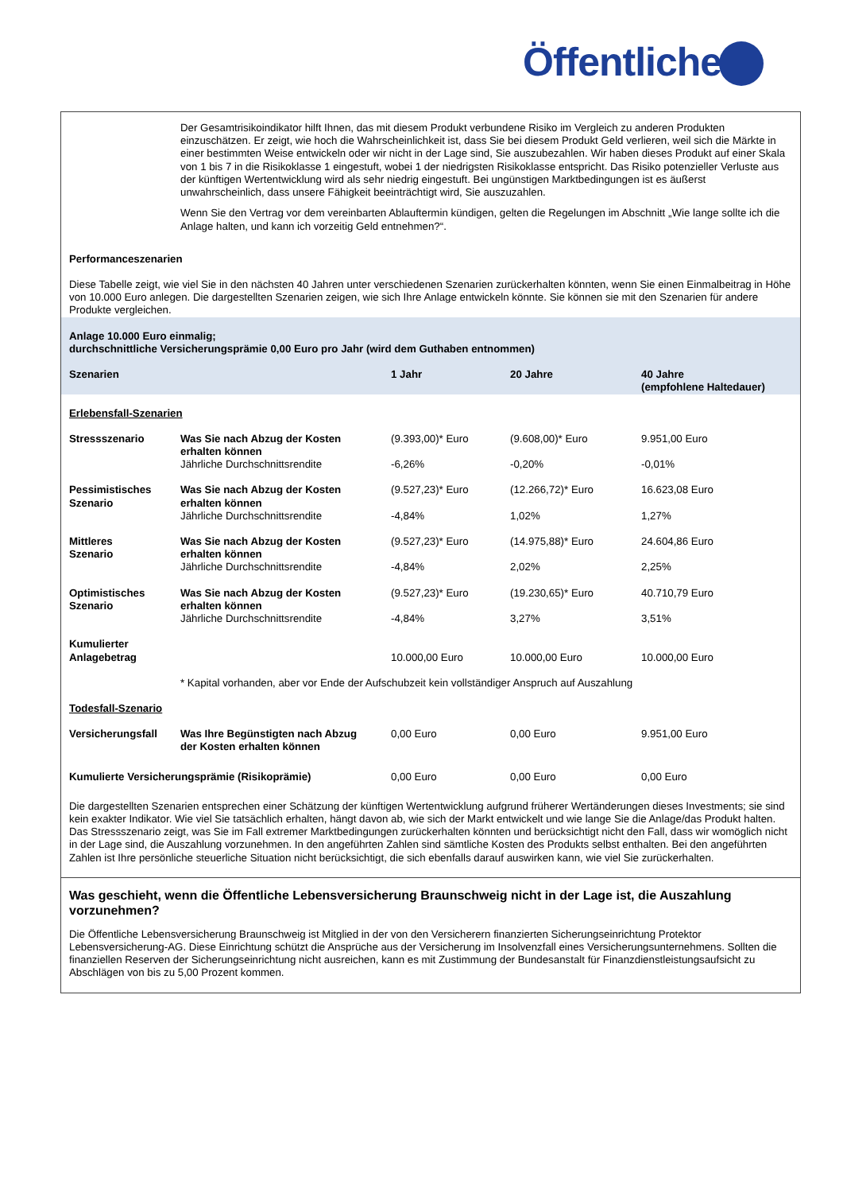Öffentliche
| | Der Gesamtrisikoindikator hilft Ihnen, das mit diesem Produkt verbundene Risiko im Vergleich zu anderen Produkten einzuschätzen. Er zeigt, wie hoch die Wahrscheinlichkeit ist, dass Sie bei diesem Produkt Geld verlieren, weil sich die Märkte in einer bestimmten Weise entwickeln oder wir nicht in der Lage sind, Sie auszubezahlen. Wir haben dieses Produkt auf einer Skala von 1 bis 7 in die Risikoklasse 1 eingestuft, wobei 1 der niedrigsten Risikoklasse entspricht. Das Risiko potenzieller Verluste aus der künftigen Wertentwicklung wird als sehr niedrig eingestuft. Bei ungünstigen Marktbedingungen ist es äußerst unwahrscheinlich, dass unsere Fähigkeit beeinträchtigt wird, Sie auszuzahlen. Wenn Sie den Vertrag vor dem vereinbarten Ablauftermin kündigen, gelten die Regelungen im Abschnitt „Wie lange sollte ich die Anlage halten, und kann ich vorzeitig Geld entnehmen?“. | | | |
| Performanceszenarien | | | | |
| Diese Tabelle zeigt, wie viel Sie in den nächsten 40 Jahren unter verschiedenen Szenarien zurückerhalten könnten, wenn Sie einen Einmalbeitrag in Höhe von 10.000 Euro anlegen. Die dargestellten Szenarien zeigen, wie sich Ihre Anlage entwickeln könnte. Sie können sie mit den Szenarien für andere Produkte vergleichen. | | | | |
| Anlage 10.000 Euro einmalig; durchschnittliche Versicherungsprämie 0,00 Euro pro Jahr (wird dem Guthaben entnommen) | | | | |
| Szenarien | | 1 Jahr | 20 Jahre | 40 Jahre (empfohlene Haltedauer) |
| Erlebensfall-Szenarien | | | | |
| Stressszenario | Was Sie nach Abzug der Kosten erhalten können | (9.393,00)* Euro | (9.608,00)* Euro | 9.951,00 Euro |
| | Jährliche Durchschnittsrendite | -6,26% | -0,20% | -0,01% |
| Pessimistisches Szenario | Was Sie nach Abzug der Kosten erhalten können | (9.527,23)* Euro | (12.266,72)* Euro | 16.623,08 Euro |
| | Jährliche Durchschnittsrendite | -4,84% | 1,02% | 1,27% |
| Mittleres Szenario | Was Sie nach Abzug der Kosten erhalten können | (9.527,23)* Euro | (14.975,88)* Euro | 24.604,86 Euro |
| | Jährliche Durchschnittsrendite | -4,84% | 2,02% | 2,25% |
| Optimistisches Szenario | Was Sie nach Abzug der Kosten erhalten können | (9.527,23)* Euro | (19.230,65)* Euro | 40.710,79 Euro |
| | Jährliche Durchschnittsrendite | -4,84% | 3,27% | 3,51% |
| Kumulierter Anlagebetrag | | 10.000,00 Euro | 10.000,00 Euro | 10.000,00 Euro |
| | * Kapital vorhanden, aber vor Ende der Aufschubzeit kein vollständiger Anspruch auf Auszahlung | | | |
| Todesfall-Szenario | | | | |
| Versicherungsfall | Was Ihre Begünstigten nach Abzug der Kosten erhalten können | 0,00 Euro | 0,00 Euro | 9.951,00 Euro |
| Kumulierte Versicherungsprämie (Risikoprämie) | | 0,00 Euro | 0,00 Euro | 0,00 Euro |
| Die dargestellten Szenarien entsprechen einer Schätzung der künftigen Wertentwicklung aufgrund früherer Wertänderungen dieses Investments; sie sind kein exakter Indikator. Wie viel Sie tatsächlich erhalten, hängt davon ab, wie sich der Markt entwickelt und wie lange Sie die Anlage/das Produkt halten. Das Stressszenario zeigt, was Sie im Fall extremer Marktbedingungen zurückerhalten könnten und berücksichtigt nicht den Fall, dass wir womöglich nicht in der Lage sind, die Auszahlung vorzunehmen. In den angeführten Zahlen sind sämtliche Kosten des Produkts selbst enthalten. Bei den angeführten Zahlen ist Ihre persönliche steuerliche Situation nicht berücksichtigt, die sich ebenfalls darauf auswirken kann, wie viel Sie zurückerhalten. | | | | |
Was geschieht, wenn die Öffentliche Lebensversicherung Braunschweig nicht in der Lage ist, die Auszahlung vorzunehmen?
Die Öffentliche Lebensversicherung Braunschweig ist Mitglied in der von den Versicherern finanzierten Sicherungseinrichtung Protektor Lebensversicherung-AG. Diese Einrichtung schützt die Ansprüche aus der Versicherung im Insolvenzfall eines Versicherungsunternehmens. Sollten die finanziellen Reserven der Sicherungseinrichtung nicht ausreichen, kann es mit Zustimmung der Bundesanstalt für Finanzdienstleistungsaufsicht zu Abschlägen von bis zu 5,00 Prozent kommen.